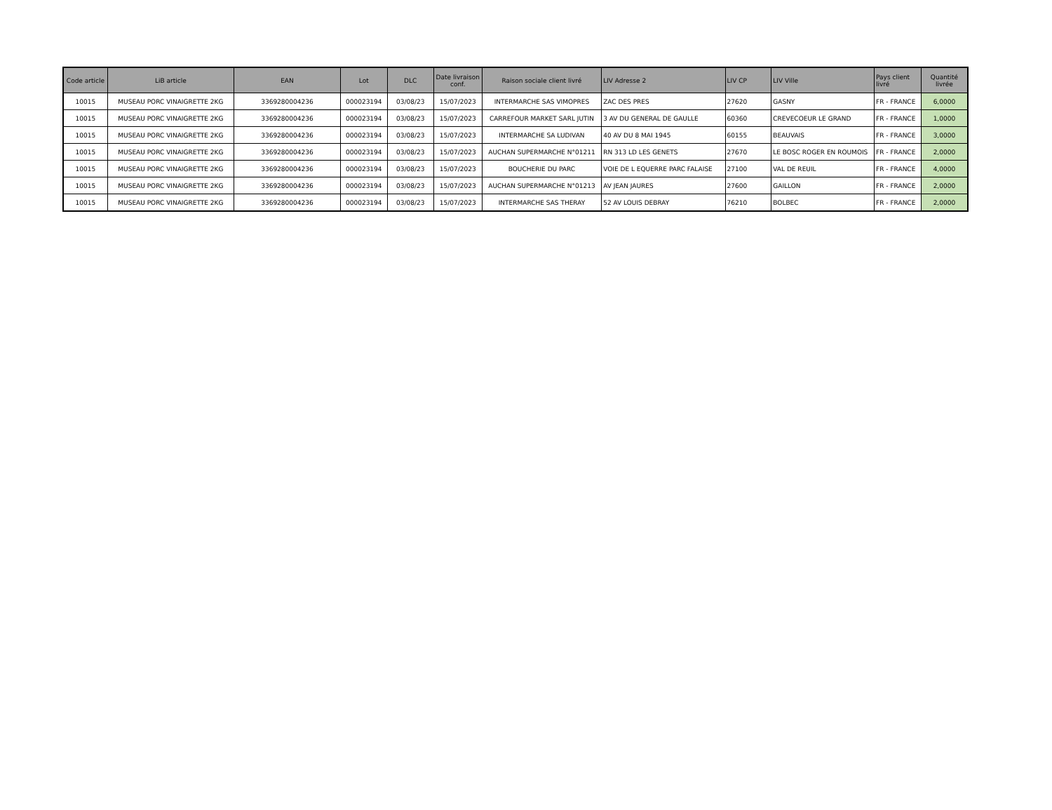| Code article | LiB article | EAN | Lot | DLC | Date livraison conf. | Raison sociale client livré | LIV Adresse 2 | LIV CP | LIV Ville | Pays client livré | Quantité livrée |
| --- | --- | --- | --- | --- | --- | --- | --- | --- | --- | --- | --- |
| 10015 | MUSEAU PORC VINAIGRETTE 2KG | 3369280004236 | 000023194 | 03/08/23 | 15/07/2023 | INTERMARCHE SAS VIMOPRES | ZAC DES PRES | 27620 | GASNY | FR - FRANCE | 6,0000 |
| 10015 | MUSEAU PORC VINAIGRETTE 2KG | 3369280004236 | 000023194 | 03/08/23 | 15/07/2023 | CARREFOUR MARKET SARL JUTIN | 3 AV DU GENERAL DE GAULLE | 60360 | CREVECOEUR LE GRAND | FR - FRANCE | 1,0000 |
| 10015 | MUSEAU PORC VINAIGRETTE 2KG | 3369280004236 | 000023194 | 03/08/23 | 15/07/2023 | INTERMARCHE SA LUDIVAN | 40 AV DU 8 MAI 1945 | 60155 | BEAUVAIS | FR - FRANCE | 3,0000 |
| 10015 | MUSEAU PORC VINAIGRETTE 2KG | 3369280004236 | 000023194 | 03/08/23 | 15/07/2023 | AUCHAN SUPERMARCHE N°01211 | RN 313 LD LES GENETS | 27670 | LE BOSC ROGER EN ROUMOIS | FR - FRANCE | 2,0000 |
| 10015 | MUSEAU PORC VINAIGRETTE 2KG | 3369280004236 | 000023194 | 03/08/23 | 15/07/2023 | BOUCHERIE DU PARC | VOIE DE L EQUERRE PARC FALAISE | 27100 | VAL DE REUIL | FR - FRANCE | 4,0000 |
| 10015 | MUSEAU PORC VINAIGRETTE 2KG | 3369280004236 | 000023194 | 03/08/23 | 15/07/2023 | AUCHAN SUPERMARCHE N°01213 | AV JEAN JAURES | 27600 | GAILLON | FR - FRANCE | 2,0000 |
| 10015 | MUSEAU PORC VINAIGRETTE 2KG | 3369280004236 | 000023194 | 03/08/23 | 15/07/2023 | INTERMARCHE SAS THERAY | 52 AV LOUIS DEBRAY | 76210 | BOLBEC | FR - FRANCE | 2,0000 |